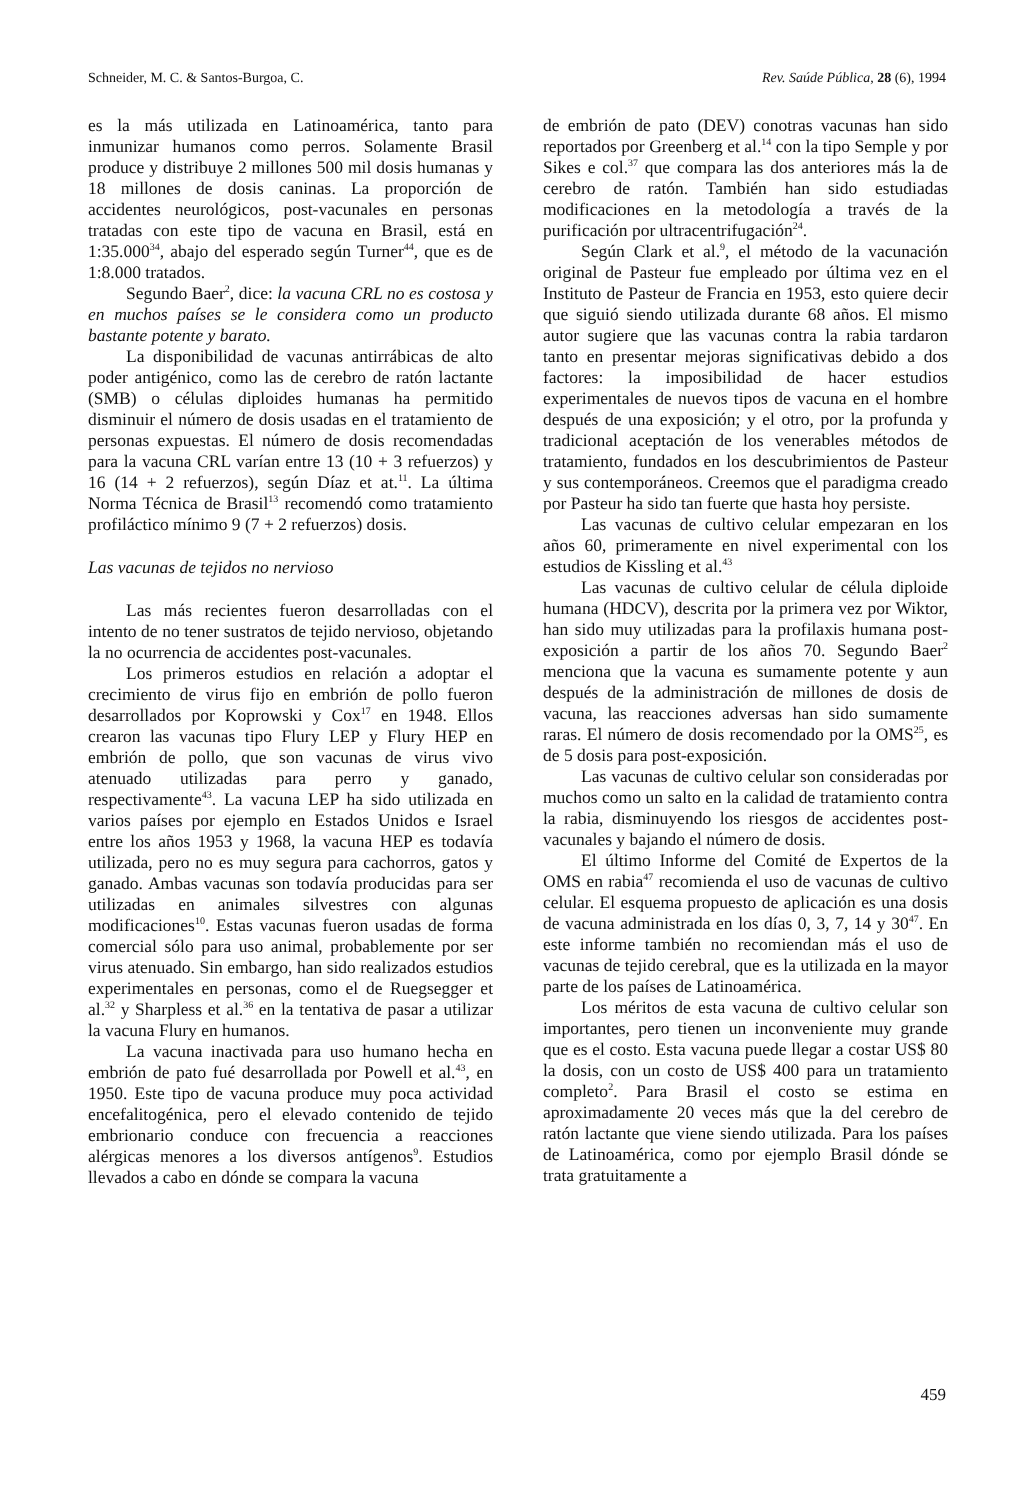Schneider, M. C. & Santos-Burgoa, C. Rev. Saúde Pública, 28 (6), 1994
es la más utilizada en Latinoamérica, tanto para inmunizar humanos como perros. Solamente Brasil produce y distribuye 2 millones 500 mil dosis humanas y 18 millones de dosis caninas. La proporción de accidentes neurológicos, post-vacunales en personas tratadas con este tipo de vacuna en Brasil, está en 1:35.000<sup>34</sup>, abajo del esperado según Turner<sup>44</sup>, que es de 1:8.000 tratados.
Segundo Baer<sup>2</sup>, dice: la vacuna CRL no es costosa y en muchos países se le considera como un producto bastante potente y barato.
La disponibilidad de vacunas antirrábicas de alto poder antigénico, como las de cerebro de ratón lactante (SMB) o células diploides humanas ha permitido disminuir el número de dosis usadas en el tratamiento de personas expuestas. El número de dosis recomendadas para la vacuna CRL varían entre 13 (10 + 3 refuerzos) y 16 (14 + 2 refuerzos), según Díaz et at.<sup>11</sup>. La última Norma Técnica de Brasil<sup>13</sup> recomendó como tratamiento profiláctico mínimo 9 (7 + 2 refuerzos) dosis.
Las vacunas de tejidos no nervioso
Las más recientes fueron desarrolladas con el intento de no tener sustratos de tejido nervioso, objetando la no ocurrencia de accidentes post-vacunales.
Los primeros estudios en relación a adoptar el crecimiento de virus fijo en embrión de pollo fueron desarrollados por Koprowski y Cox<sup>17</sup> en 1948. Ellos crearon las vacunas tipo Flury LEP y Flury HEP en embrión de pollo, que son vacunas de virus vivo atenuado utilizadas para perro y ganado, respectivamente<sup>43</sup>. La vacuna LEP ha sido utilizada en varios países por ejemplo en Estados Unidos e Israel entre los años 1953 y 1968, la vacuna HEP es todavía utilizada, pero no es muy segura para cachorros, gatos y ganado. Ambas vacunas son todavía producidas para ser utilizadas en animales silvestres con algunas modificaciones<sup>10</sup>. Estas vacunas fueron usadas de forma comercial sólo para uso animal, probablemente por ser virus atenuado. Sin embargo, han sido realizados estudios experimentales en personas, como el de Ruegsegger et al.<sup>32</sup> y Sharpless et al.<sup>36</sup> en la tentativa de pasar a utilizar la vacuna Flury en humanos.
La vacuna inactivada para uso humano hecha en embrión de pato fué desarrollada por Powell et al.<sup>43</sup>, en 1950. Este tipo de vacuna produce muy poca actividad encefalitogénica, pero el elevado contenido de tejido embrionario conduce con frecuencia a reacciones alérgicas menores a los diversos antígenos<sup>9</sup>. Estudios llevados a cabo en dónde se compara la vacuna
de embrión de pato (DEV) conotras vacunas han sido reportados por Greenberg et al.<sup>14</sup> con la tipo Semple y por Sikes e col.<sup>37</sup> que compara las dos anteriores más la de cerebro de ratón. También han sido estudiadas modificaciones en la metodología a través de la purificación por ultracentrifugación<sup>24</sup>.
Según Clark et al.<sup>9</sup>, el método de la vacunación original de Pasteur fue empleado por última vez en el Instituto de Pasteur de Francia en 1953, esto quiere decir que siguió siendo utilizada durante 68 años. El mismo autor sugiere que las vacunas contra la rabia tardaron tanto en presentar mejoras significativas debido a dos factores: la imposibilidad de hacer estudios experimentales de nuevos tipos de vacuna en el hombre después de una exposición; y el otro, por la profunda y tradicional aceptación de los venerables métodos de tratamiento, fundados en los descubrimientos de Pasteur y sus contemporáneos. Creemos que el paradigma creado por Pasteur ha sido tan fuerte que hasta hoy persiste.
Las vacunas de cultivo celular empezaran en los años 60, primeramente en nivel experimental con los estudios de Kissling et al.<sup>43</sup>
Las vacunas de cultivo celular de célula diploide humana (HDCV), descrita por la primera vez por Wiktor, han sido muy utilizadas para la profilaxis humana post-exposición a partir de los años 70. Segundo Baer<sup>2</sup> menciona que la vacuna es sumamente potente y aun después de la administración de millones de dosis de vacuna, las reacciones adversas han sido sumamente raras. El número de dosis recomendado por la OMS<sup>25</sup>, es de 5 dosis para post-exposición.
Las vacunas de cultivo celular son consideradas por muchos como un salto en la calidad de tratamiento contra la rabia, disminuyendo los riesgos de accidentes post-vacunales y bajando el número de dosis.
El último Informe del Comité de Expertos de la OMS en rabia<sup>47</sup> recomienda el uso de vacunas de cultivo celular. El esquema propuesto de aplicación es una dosis de vacuna administrada en los días 0, 3, 7, 14 y 30<sup>47</sup>. En este informe también no recomiendan más el uso de vacunas de tejido cerebral, que es la utilizada en la mayor parte de los países de Latinoamérica.
Los méritos de esta vacuna de cultivo celular son importantes, pero tienen un inconveniente muy grande que es el costo. Esta vacuna puede llegar a costar US$ 80 la dosis, con un costo de US$ 400 para un tratamiento completo<sup>2</sup>. Para Brasil el costo se estima en aproximadamente 20 veces más que la del cerebro de ratón lactante que viene siendo utilizada. Para los países de Latinoamérica, como por ejemplo Brasil dónde se trata gratuitamente a
459